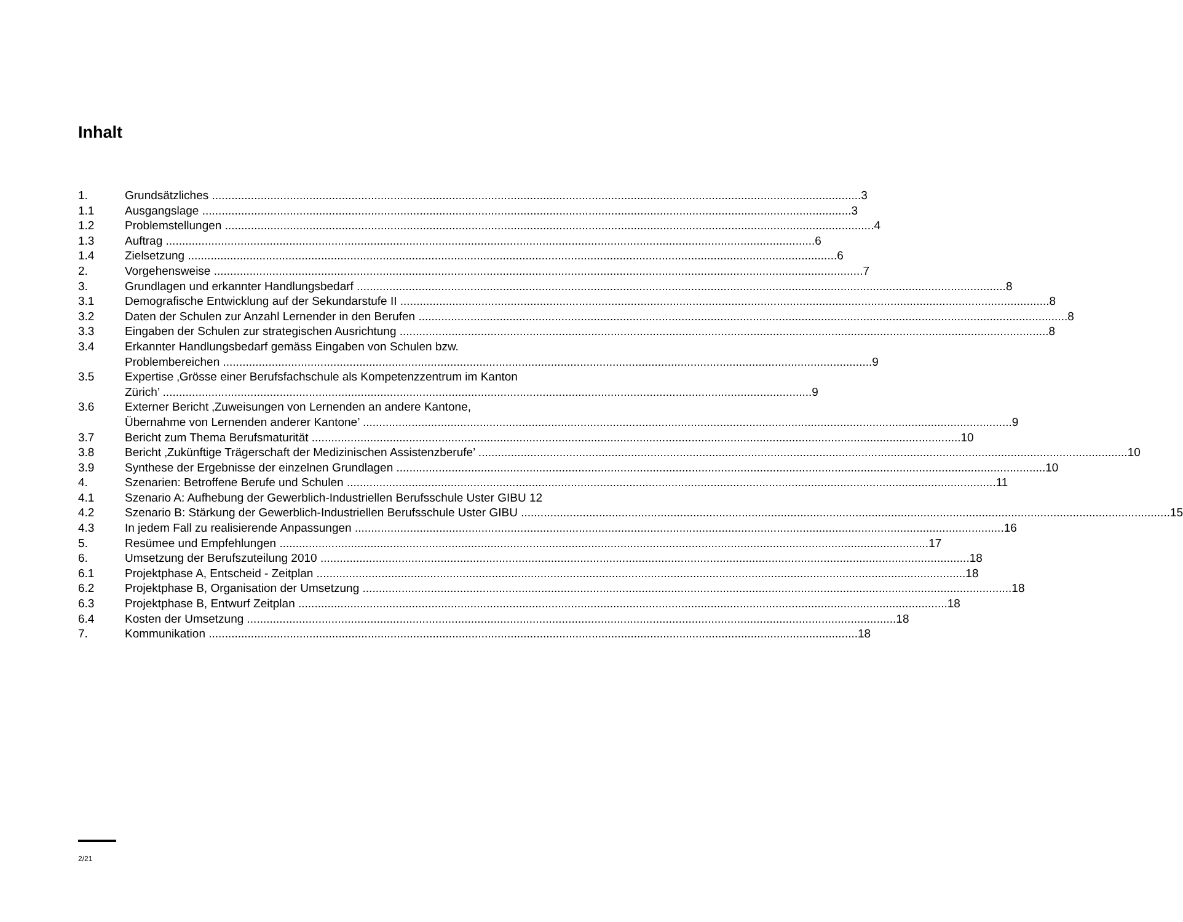Inhalt
1. Grundsätzliches 3
1.1 Ausgangslage 3
1.2 Problemstellungen 4
1.3 Auftrag 6
1.4 Zielsetzung 6
2. Vorgehensweise 7
3. Grundlagen und erkannter Handlungsbedarf 8
3.1 Demografische Entwicklung auf der Sekundarstufe II 8
3.2 Daten der Schulen zur Anzahl Lernender in den Berufen 8
3.3 Eingaben der Schulen zur strategischen Ausrichtung 8
3.4 Erkannter Handlungsbedarf gemäss Eingaben von Schulen bzw.
Problembereichen 9
3.5 Expertise ‚Grösse einer Berufsfachschule als Kompetenzzentrum im Kanton
Zürich’ 9
3.6 Externer Bericht ‚Zuweisungen von Lernenden an andere Kantone,
Übernahme von Lernenden anderer Kantone’ 9
3.7 Bericht zum Thema Berufsmaturität 10
3.8 Bericht ‚Zukünftige Trägerschaft der Medizinischen Assistenzberufe’ 10
3.9 Synthese der Ergebnisse der einzelnen Grundlagen 10
4. Szenarien: Betroffene Berufe und Schulen 11
4.1 Szenario A: Aufhebung der Gewerblich-Industriellen Berufsschule Uster GIBU 12
4.2 Szenario B: Stärkung der Gewerblich-Industriellen Berufsschule Uster GIBU 15
4.3 In jedem Fall zu realisierende Anpassungen 16
5. Resümee und Empfehlungen 17
6. Umsetzung der Berufszuteilung 2010 18
6.1 Projektphase A, Entscheid - Zeitplan 18
6.2 Projektphase B, Organisation der Umsetzung 18
6.3 Projektphase B, Entwurf Zeitplan 18
6.4 Kosten der Umsetzung 18
7. Kommunikation 18
2/21